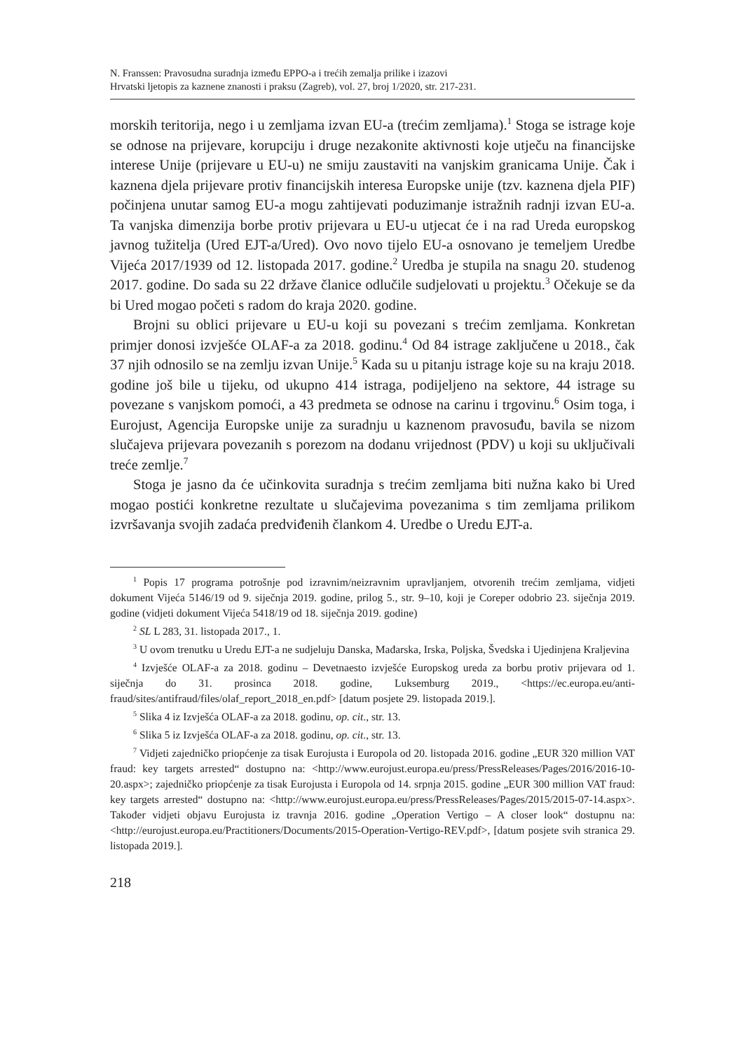N. Franssen: Pravosudna suradnja između EPPO-a i trećih zemalja prilike i izazovi
Hrvatski ljetopis za kaznene znanosti i praksu (Zagreb), vol. 27, broj 1/2020, str. 217-231.
morskih teritorija, nego i u zemljama izvan EU-a (trećim zemljama).<sup>1</sup> Stoga se istrage koje se odnose na prijevare, korupciju i druge nezakonite aktivnosti koje utječu na financijske interese Unije (prijevare u EU-u) ne smiju zaustaviti na vanjskim granicama Unije. Čak i kaznena djela prijevare protiv financijskih interesa Europske unije (tzv. kaznena djela PIF) počinjena unutar samog EU-a mogu zahtijevati poduzimanje istražnih radnji izvan EU-a. Ta vanjska dimenzija borbe protiv prijevara u EU-u utjecat će i na rad Ureda europskog javnog tužitelja (Ured EJT-a/Ured). Ovo novo tijelo EU-a osnovano je temeljem Uredbe Vijeća 2017/1939 od 12. listopada 2017. godine.<sup>2</sup> Uredba je stupila na snagu 20. studenog 2017. godine. Do sada su 22 države članice odlučile sudjelovati u projektu.<sup>3</sup> Očekuje se da bi Ured mogao početi s radom do kraja 2020. godine.
Brojni su oblici prijevare u EU-u koji su povezani s trećim zemljama. Konkretan primjer donosi izvješće OLAF-a za 2018. godinu.<sup>4</sup> Od 84 istrage zaključene u 2018., čak 37 njih odnosilo se na zemlju izvan Unije.<sup>5</sup> Kada su u pitanju istrage koje su na kraju 2018. godine još bile u tijeku, od ukupno 414 istraga, podijeljeno na sektore, 44 istrage su povezane s vanjskom pomoći, a 43 predmeta se odnose na carinu i trgovinu.<sup>6</sup> Osim toga, i Eurojust, Agencija Europske unije za suradnju u kaznenom pravosuđu, bavila se nizom slučajeva prijevara povezanih s porezom na dodanu vrijednost (PDV) u koji su uključivali treće zemlje.<sup>7</sup>
Stoga je jasno da će učinkovita suradnja s trećim zemljama biti nužna kako bi Ured mogao postići konkretne rezultate u slučajevima povezanima s tim zemljama prilikom izvršavanja svojih zadaća predviđenih člankom 4. Uredbe o Uredu EJT-a.
<sup>1</sup> Popis 17 programa potrošnje pod izravnim/neizravnim upravljanjem, otvorenih trećim zemljama, vidjeti dokument Vijeća 5146/19 od 9. siječnja 2019. godine, prilog 5., str. 9–10, koji je Coreper odobrio 23. siječnja 2019. godine (vidjeti dokument Vijeća 5418/19 od 18. siječnja 2019. godine)
<sup>2</sup> SL L 283, 31. listopada 2017., 1.
<sup>3</sup> U ovom trenutku u Uredu EJT-a ne sudjeluju Danska, Mađarska, Irska, Poljska, Švedska i Ujedinjena Kraljevina
<sup>4</sup> Izvješće OLAF-a za 2018. godinu – Devetnaesto izvješće Europskog ureda za borbu protiv prijevara od 1. siječnja do 31. prosinca 2018. godine, Luksemburg 2019., <https://ec.europa.eu/anti-fraud/sites/antifraud/files/olaf_report_2018_en.pdf> [datum posjete 29. listopada 2019.].
<sup>5</sup> Slika 4 iz Izvješća OLAF-a za 2018. godinu, op. cit., str. 13.
<sup>6</sup> Slika 5 iz Izvješća OLAF-a za 2018. godinu, op. cit., str. 13.
<sup>7</sup> Vidjeti zajedničko priopćenje za tisak Eurojusta i Europola od 20. listopada 2016. godine „EUR 320 million VAT fraud: key targets arrested“ dostupno na: <http://www.eurojust.europa.eu/press/PressReleases/Pages/2016/2016-10-20.aspx>; zajedničko priopćenje za tisak Eurojusta i Europola od 14. srpnja 2015. godine „EUR 300 million VAT fraud: key targets arrested“ dostupno na: <http://www.eurojust.europa.eu/press/PressReleases/Pages/2015/2015-07-14.aspx>. Također vidjeti objavu Eurojusta iz travnja 2016. godine „Operation Vertigo – A closer look“ dostupnu na: <http://eurojust.europa.eu/Practitioners/Documents/2015-Operation-Vertigo-REV.pdf>, [datum posjete svih stranica 29. listopada 2019.].
218